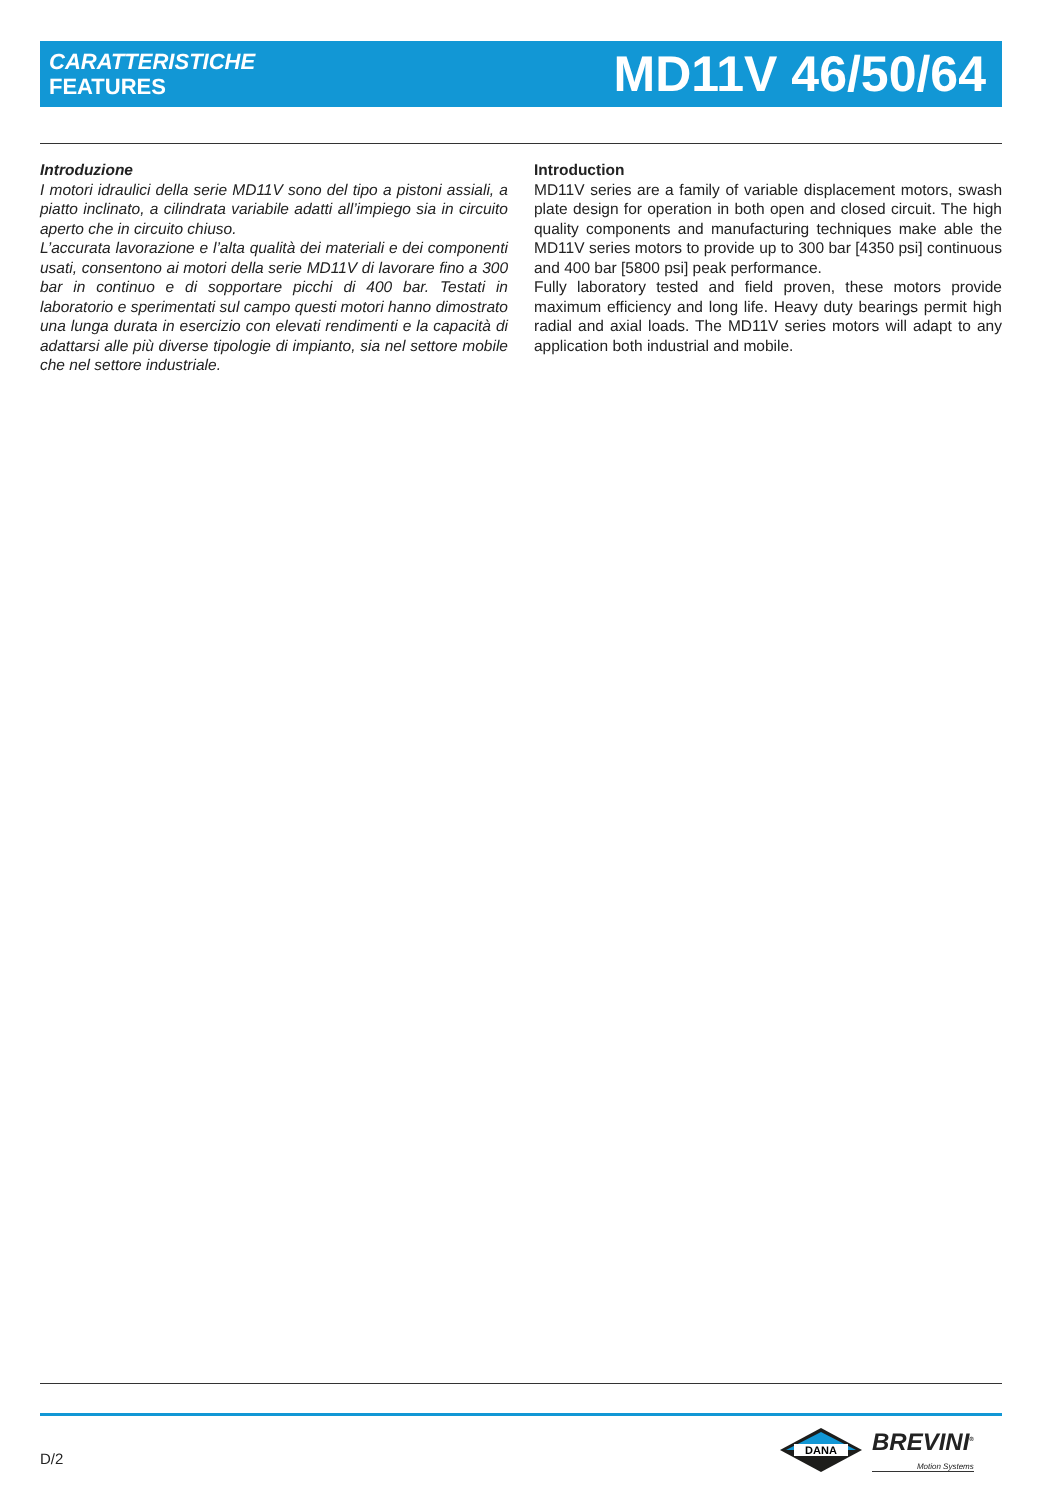CARATTERISTICHE
FEATURES
MD11V 46/50/64
Introduzione
I motori idraulici della serie MD11V sono del tipo a pistoni assiali, a piatto inclinato, a cilindrata variabile adatti all’impiego sia in circuito aperto che in circuito chiuso.
L’accurata lavorazione e l’alta qualità dei materiali e dei componenti usati, consentono ai motori della serie MD11V di lavorare fino a 300 bar in continuo e di sopportare picchi di 400 bar. Testati in laboratorio e sperimentati sul campo questi motori hanno dimostrato una lunga durata in esercizio con elevati rendimenti e la capacità di adattarsi alle più diverse tipologie di impianto, sia nel settore mobile che nel settore industriale.
Introduction
MD11V series are a family of variable displacement motors, swash plate design for operation in both open and closed circuit. The high quality components and manufacturing techniques make able the MD11V series motors to provide up to 300 bar [4350 psi] continuous and 400 bar [5800 psi] peak performance.
Fully laboratory tested and field proven, these motors provide maximum efficiency and long life. Heavy duty bearings permit high radial and axial loads. The MD11V series motors will adapt to any application both industrial and mobile.
D/2
DANA
BREVINI<sup>®</sup>
Motion Systems